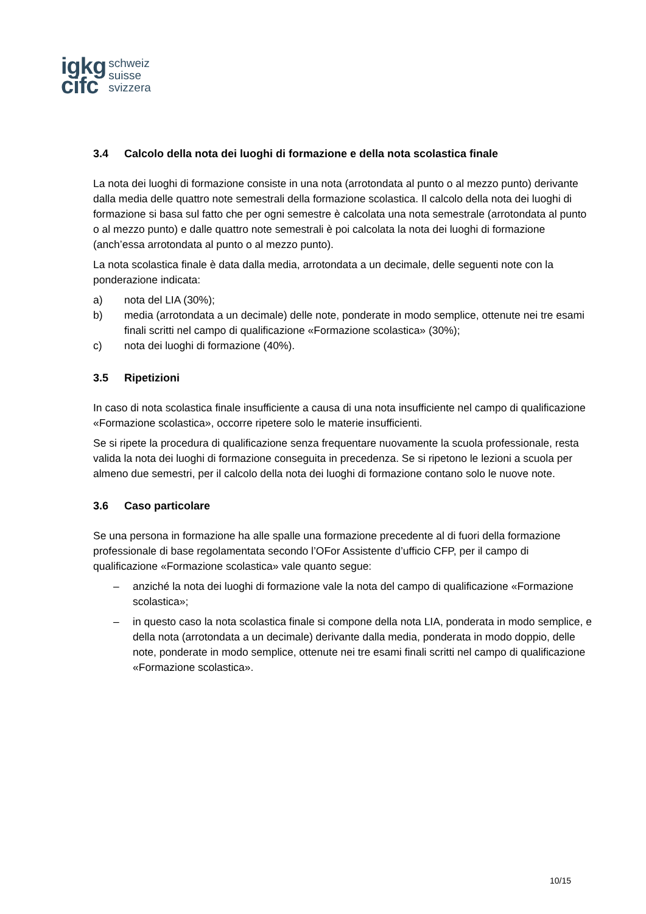igkg
cifc
schweiz
suisse
svizzera
3.4 Calcolo della nota dei luoghi di formazione e della nota scolastica finale
La nota dei luoghi di formazione consiste in una nota (arrotondata al punto o al mezzo punto) derivante dalla media delle quattro note semestrali della formazione scolastica. Il calcolo della nota dei luoghi di formazione si basa sul fatto che per ogni semestre è calcolata una nota semestrale (arrotondata al punto o al mezzo punto) e dalle quattro note semestrali è poi calcolata la nota dei luoghi di formazione (anch’essa arrotondata al punto o al mezzo punto).
La nota scolastica finale è data dalla media, arrotondata a un decimale, delle seguenti note con la ponderazione indicata:
a) nota del LIA (30%);
b) media (arrotondata a un decimale) delle note, ponderate in modo semplice, ottenute nei tre esami finali scritti nel campo di qualificazione «Formazione scolastica» (30%);
c) nota dei luoghi di formazione (40%).
3.5 Ripetizioni
In caso di nota scolastica finale insufficiente a causa di una nota insufficiente nel campo di qualificazione «Formazione scolastica», occorre ripetere solo le materie insufficienti.
Se si ripete la procedura di qualificazione senza frequentare nuovamente la scuola professionale, resta valida la nota dei luoghi di formazione conseguita in precedenza. Se si ripetono le lezioni a scuola per almeno due semestri, per il calcolo della nota dei luoghi di formazione contano solo le nuove note.
3.6 Caso particolare
Se una persona in formazione ha alle spalle una formazione precedente al di fuori della formazione professionale di base regolamentata secondo l’OFor Assistente d’ufficio CFP, per il campo di qualificazione «Formazione scolastica» vale quanto segue:
– anziché la nota dei luoghi di formazione vale la nota del campo di qualificazione «Formazione scolastica»;
– in questo caso la nota scolastica finale si compone della nota LIA, ponderata in modo semplice, e della nota (arrotondata a un decimale) derivante dalla media, ponderata in modo doppio, delle note, ponderate in modo semplice, ottenute nei tre esami finali scritti nel campo di qualificazione «Formazione scolastica».
10/15